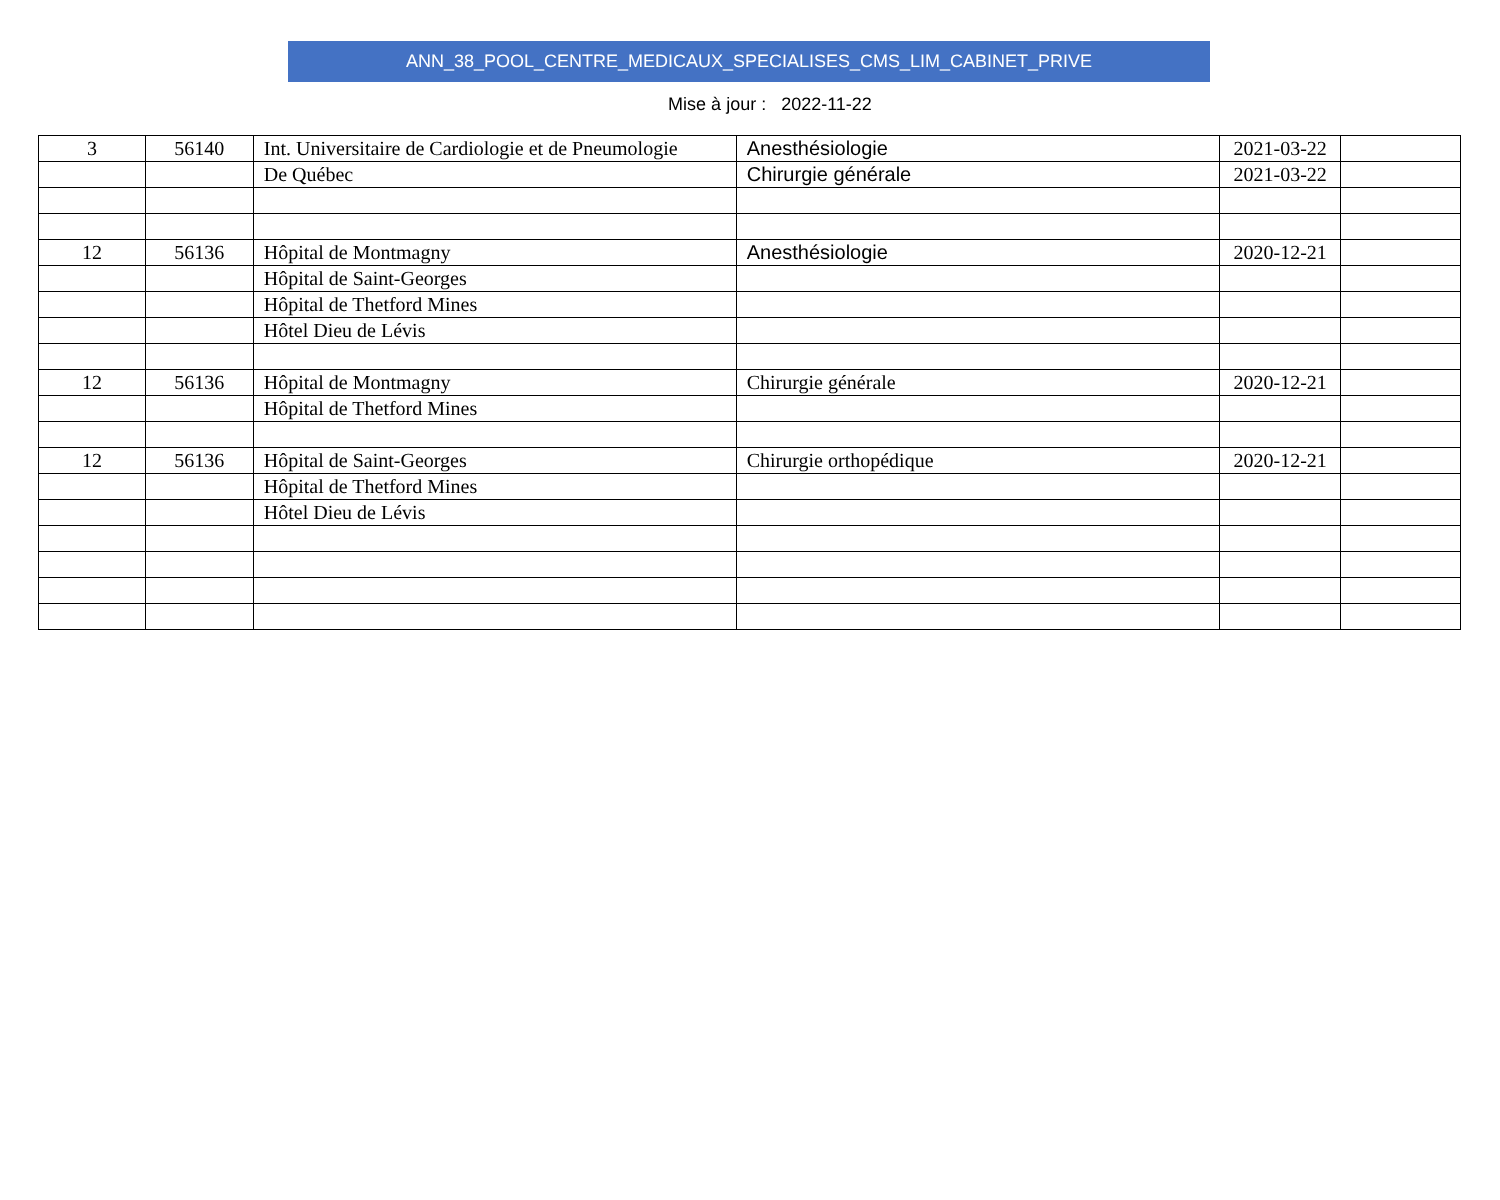ANN_38_POOL_CENTRE_MEDICAUX_SPECIALISES_CMS_LIM_CABINET_PRIVE
Mise à jour : 2022-11-22
| 3 | 56140 | Int. Universitaire de Cardiologie et de Pneumologie | Anesthésiologie | 2021-03-22 | |
| | | De Québec | Chirurgie générale | 2021-03-22 | |
| 12 | 56136 | Hôpital de Montmagny | Anesthésiologie | 2020-12-21 | |
| | | Hôpital de Saint-Georges | | | |
| | | Hôpital de Thetford Mines | | | |
| | | Hôtel Dieu de Lévis | | | |
| 12 | 56136 | Hôpital de Montmagny | Chirurgie générale | 2020-12-21 | |
| | | Hôpital de Thetford Mines | | | |
| 12 | 56136 | Hôpital de Saint-Georges | Chirurgie orthopédique | 2020-12-21 | |
| | | Hôpital de Thetford Mines | | | |
| | | Hôtel Dieu de Lévis | | | |